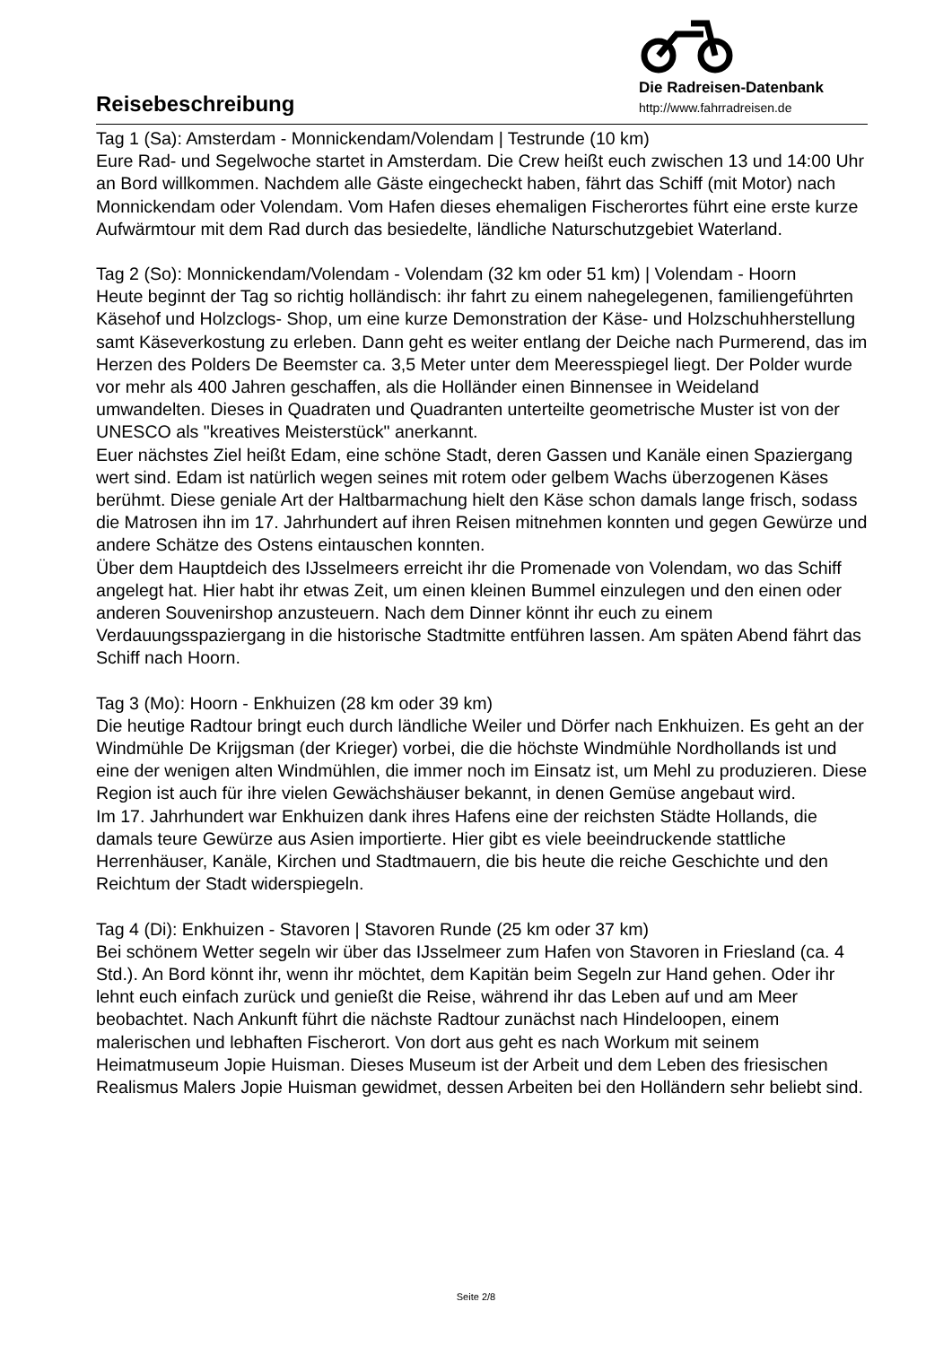Reisebeschreibung
Die Radreisen-Datenbank
http://www.fahrradreisen.de
Tag 1 (Sa): Amsterdam - Monnickendam/Volendam | Testrunde (10 km)
Eure Rad- und Segelwoche startet in Amsterdam. Die Crew heißt euch zwischen 13 und 14:00 Uhr an Bord willkommen. Nachdem alle Gäste eingecheckt haben, fährt das Schiff (mit Motor) nach Monnickendam oder Volendam. Vom Hafen dieses ehemaligen Fischerortes führt eine erste kurze Aufwärmtour mit dem Rad durch das besiedelte, ländliche Naturschutzgebiet Waterland.
Tag 2 (So): Monnickendam/Volendam - Volendam (32 km oder 51 km) | Volendam - Hoorn
Heute beginnt der Tag so richtig holländisch: ihr fahrt zu einem nahegelegenen, familiengeführten Käsehof und Holzclogs- Shop, um eine kurze Demonstration der Käse- und Holzschuhherstellung samt Käseverkostung zu erleben. Dann geht es weiter entlang der Deiche nach Purmerend, das im Herzen des Polders De Beemster ca. 3,5 Meter unter dem Meeresspiegel liegt. Der Polder wurde vor mehr als 400 Jahren geschaffen, als die Holländer einen Binnensee in Weideland umwandelten. Dieses in Quadraten und Quadranten unterteilte geometrische Muster ist von der UNESCO als "kreatives Meisterstück" anerkannt.
Euer nächstes Ziel heißt Edam, eine schöne Stadt, deren Gassen und Kanäle einen Spaziergang wert sind. Edam ist natürlich wegen seines mit rotem oder gelbem Wachs überzogenen Käses berühmt. Diese geniale Art der Haltbarmachung hielt den Käse schon damals lange frisch, sodass die Matrosen ihn im 17. Jahrhundert auf ihren Reisen mitnehmen konnten und gegen Gewürze und andere Schätze des Ostens eintauschen konnten.
Über dem Hauptdeich des IJsselmeers erreicht ihr die Promenade von Volendam, wo das Schiff angelegt hat. Hier habt ihr etwas Zeit, um einen kleinen Bummel einzulegen und den einen oder anderen Souvenirshop anzusteuern. Nach dem Dinner könnt ihr euch zu einem Verdauungsspaziergang in die historische Stadtmitte entführen lassen. Am späten Abend fährt das Schiff nach Hoorn.
Tag 3 (Mo): Hoorn - Enkhuizen (28 km oder 39 km)
Die heutige Radtour bringt euch durch ländliche Weiler und Dörfer nach Enkhuizen. Es geht an der Windmühle De Krijgsman (der Krieger) vorbei, die die höchste Windmühle Nordhollands ist und eine der wenigen alten Windmühlen, die immer noch im Einsatz ist, um Mehl zu produzieren. Diese Region ist auch für ihre vielen Gewächshäuser bekannt, in denen Gemüse angebaut wird.
Im 17. Jahrhundert war Enkhuizen dank ihres Hafens eine der reichsten Städte Hollands, die damals teure Gewürze aus Asien importierte. Hier gibt es viele beeindruckende stattliche Herrenhäuser, Kanäle, Kirchen und Stadtmauern, die bis heute die reiche Geschichte und den Reichtum der Stadt widerspiegeln.
Tag 4 (Di): Enkhuizen - Stavoren | Stavoren Runde (25 km oder 37 km)
Bei schönem Wetter segeln wir über das IJsselmeer zum Hafen von Stavoren in Friesland (ca. 4 Std.). An Bord könnt ihr, wenn ihr möchtet, dem Kapitän beim Segeln zur Hand gehen. Oder ihr lehnt euch einfach zurück und genießt die Reise, während ihr das Leben auf und am Meer beobachtet. Nach Ankunft führt die nächste Radtour zunächst nach Hindeloopen, einem malerischen und lebhaften Fischerort. Von dort aus geht es nach Workum mit seinem Heimatmuseum Jopie Huisman. Dieses Museum ist der Arbeit und dem Leben des friesischen Realismus Malers Jopie Huisman gewidmet, dessen Arbeiten bei den Holländern sehr beliebt sind.
Seite 2/8